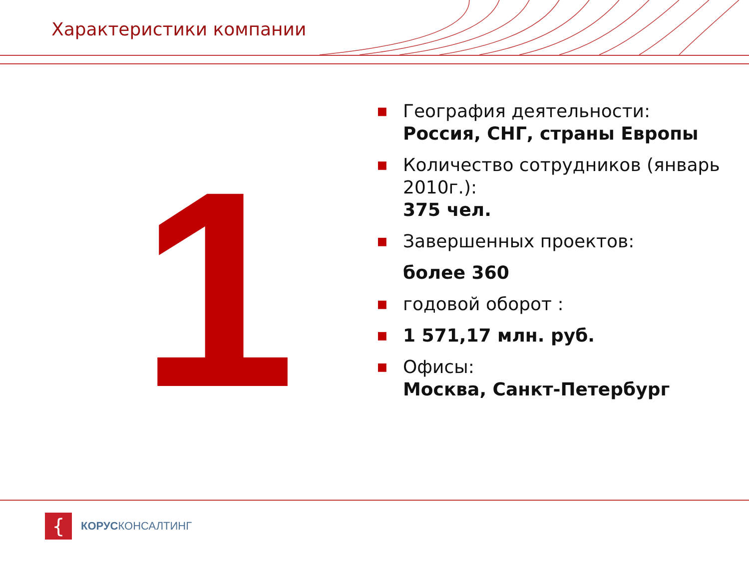Характеристики компании
1
■ География деятельности:
Россия, СНГ, страны Европы
■ Количество сотрудников (январь 2010г.):
375 чел.
■ Завершенных проектов:
более 360
■ годовой оборот :
■ 1 571,17 млн. руб.
■ Офисы:
Москва, Санкт-Петербург
{
КОРУСКОНСАЛТИНГ